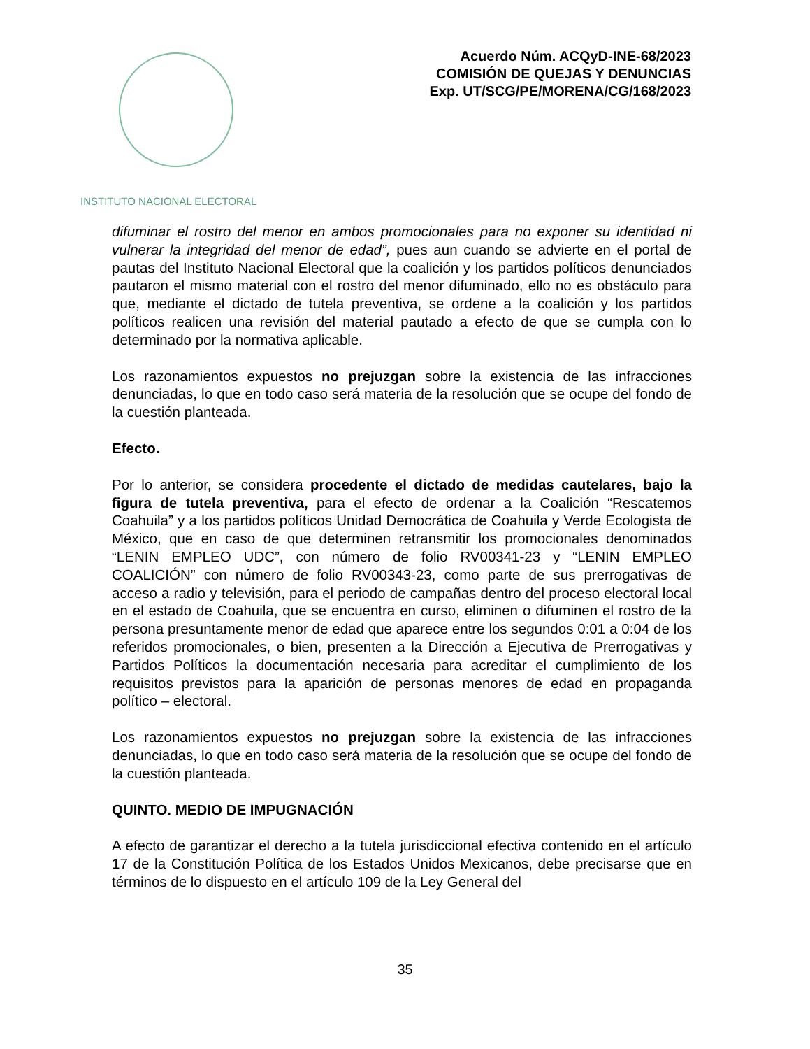INSTITUTO NACIONAL ELECTORAL
Acuerdo Núm. ACQyD-INE-68/2023
COMISIÓN DE QUEJAS Y DENUNCIAS
Exp. UT/SCG/PE/MORENA/CG/168/2023
difuminar el rostro del menor en ambos promocionales para no exponer su identidad ni vulnerar la integridad del menor de edad”, pues aun cuando se advierte en el portal de pautas del Instituto Nacional Electoral que la coalición y los partidos políticos denunciados pautaron el mismo material con el rostro del menor difuminado, ello no es obstáculo para que, mediante el dictado de tutela preventiva, se ordene a la coalición y los partidos políticos realicen una revisión del material pautado a efecto de que se cumpla con lo determinado por la normativa aplicable.
Los razonamientos expuestos no prejuzgan sobre la existencia de las infracciones denunciadas, lo que en todo caso será materia de la resolución que se ocupe del fondo de la cuestión planteada.
Efecto.
Por lo anterior, se considera procedente el dictado de medidas cautelares, bajo la figura de tutela preventiva, para el efecto de ordenar a la Coalición “Rescatemos Coahuila” y a los partidos políticos Unidad Democrática de Coahuila y Verde Ecologista de México, que en caso de que determinen retransmitir los promocionales denominados “LENIN EMPLEO UDC”, con número de folio RV00341-23 y “LENIN EMPLEO COALICIÓN” con número de folio RV00343-23, como parte de sus prerrogativas de acceso a radio y televisión, para el periodo de campañas dentro del proceso electoral local en el estado de Coahuila, que se encuentra en curso, eliminen o difuminen el rostro de la persona presuntamente menor de edad que aparece entre los segundos 0:01 a 0:04 de los referidos promocionales, o bien, presenten a la Dirección a Ejecutiva de Prerrogativas y Partidos Políticos la documentación necesaria para acreditar el cumplimiento de los requisitos previstos para la aparición de personas menores de edad en propaganda político – electoral.
Los razonamientos expuestos no prejuzgan sobre la existencia de las infracciones denunciadas, lo que en todo caso será materia de la resolución que se ocupe del fondo de la cuestión planteada.
QUINTO. MEDIO DE IMPUGNACIÓN
A efecto de garantizar el derecho a la tutela jurisdiccional efectiva contenido en el artículo 17 de la Constitución Política de los Estados Unidos Mexicanos, debe precisarse que en términos de lo dispuesto en el artículo 109 de la Ley General del
35